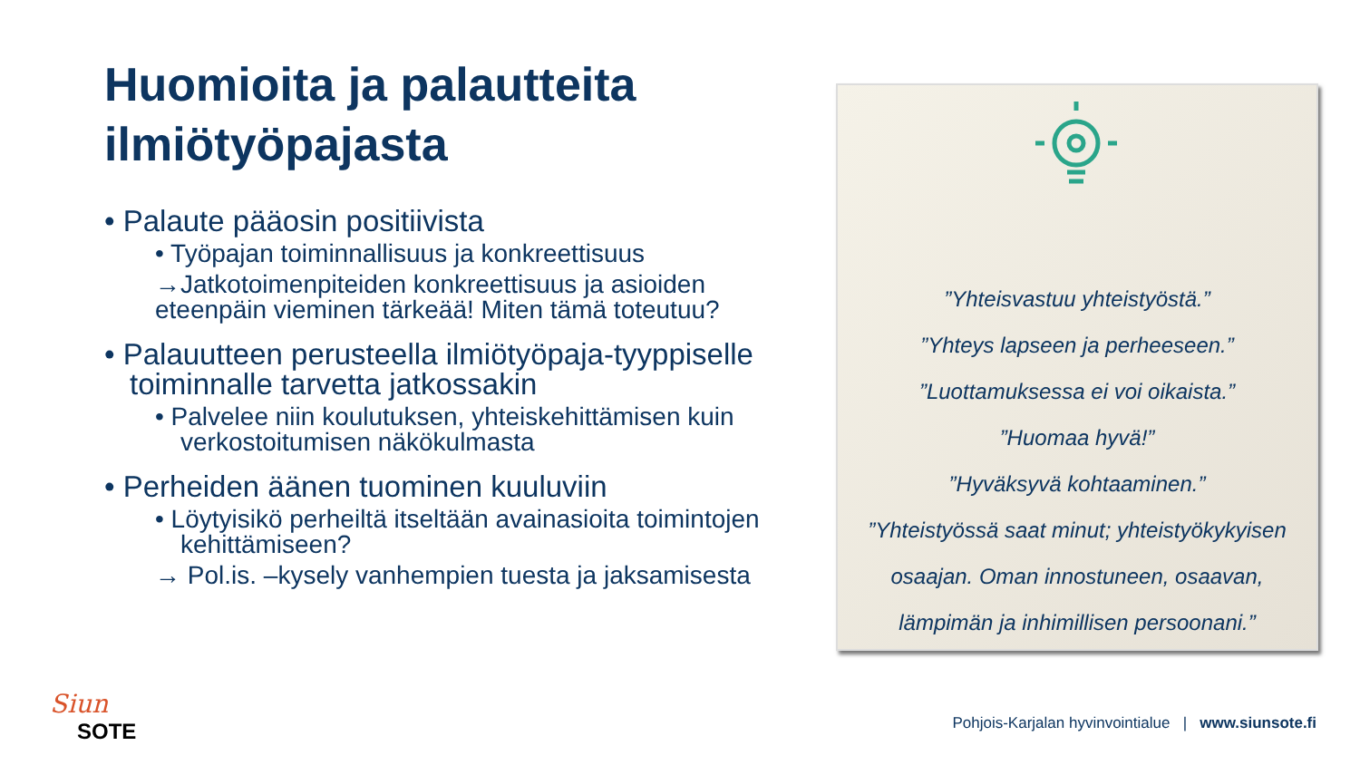Huomioita ja palautteita ilmiötyöpajasta
• Palaute pääosin positiivista
• Työpajan toiminnallisuus ja konkreettisuus
→Jatkotoimenpiteiden konkreettisuus ja asioiden eteenpäin vieminen tärkeää! Miten tämä toteutuu?
• Palauutteen perusteella ilmiötyöpaja-tyyppiselle toiminnalle tarvetta jatkossakin
• Palvelee niin koulutuksen, yhteiskehittämisen kuin verkostoitumisen näkökulmasta
• Perheiden äänen tuominen kuuluviin
• Löytyisikö perheiltä itseltään avainasioita toimintojen kehittämiseen?
→ Pol.is. –kysely vanhempien tuesta ja jaksamisesta
”Yhteisvastuu yhteistyöstä.”
”Yhteys lapseen ja perheeseen.”
”Luottamuksessa ei voi oikaista.”
”Huomaa hyvä!”
”Hyväksyvä kohtaaminen.”
”Yhteistyössä saat minut; yhteistyökykyisen
osaajan. Oman innostuneen, osaavan,
lämpimän ja inhimillisen persoonani.”
Siun
SOTE
Pohjois-Karjalan hyvinvointialue | www.siunsote.fi